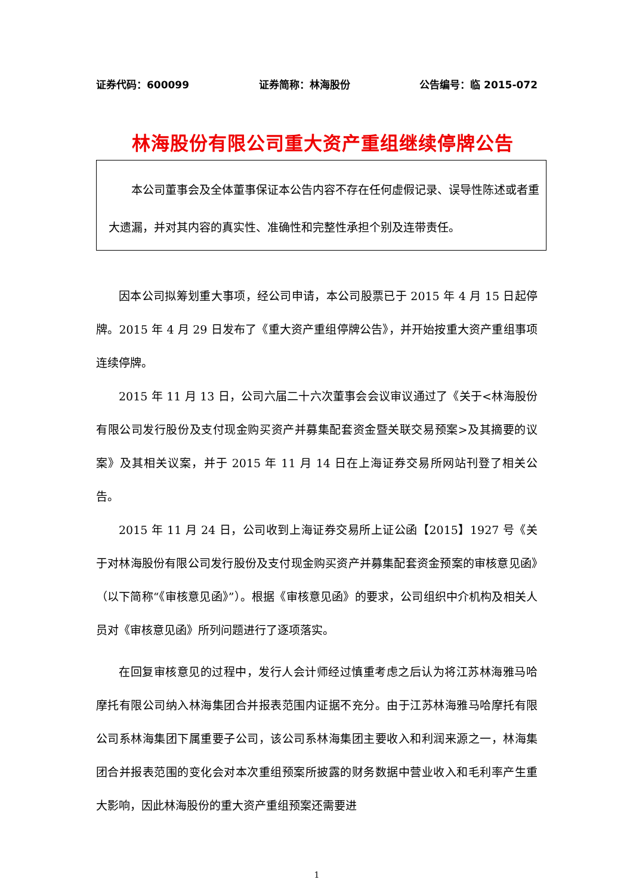证券代码：600099 证券简称：林海股份 公告编号：临 2015-072
林海股份有限公司重大资产重组继续停牌公告
本公司董事会及全体董事保证本公告内容不存在任何虚假记录、误导性陈述或者重大遗漏，并对其内容的真实性、准确性和完整性承担个别及连带责任。
因本公司拟筹划重大事项，经公司申请，本公司股票已于 2015 年 4 月 15 日起停牌。2015 年 4 月 29 日发布了《重大资产重组停牌公告》，并开始按重大资产重组事项连续停牌。
2015 年 11 月 13 日，公司六届二十六次董事会会议审议通过了《关于<林海股份有限公司发行股份及支付现金购买资产并募集配套资金暨关联交易预案>及其摘要的议案》及其相关议案，并于 2015 年 11 月 14 日在上海证券交易所网站刊登了相关公告。
2015 年 11 月 24 日，公司收到上海证券交易所上证公函【2015】1927 号《关于对林海股份有限公司发行股份及支付现金购买资产并募集配套资金预案的审核意见函》（以下简称“《审核意见函》”）。根据《审核意见函》的要求，公司组织中介机构及相关人员对《审核意见函》所列问题进行了逐项落实。
在回复审核意见的过程中，发行人会计师经过慎重考虑之后认为将江苏林海雅马哈摩托有限公司纳入林海集团合并报表范围内证据不充分。由于江苏林海雅马哈摩托有限公司系林海集团下属重要子公司，该公司系林海集团主要收入和利润来源之一，林海集团合并报表范围的变化会对本次重组预案所披露的财务数据中营业收入和毛利率产生重大影响，因此林海股份的重大资产重组预案还需要进
1